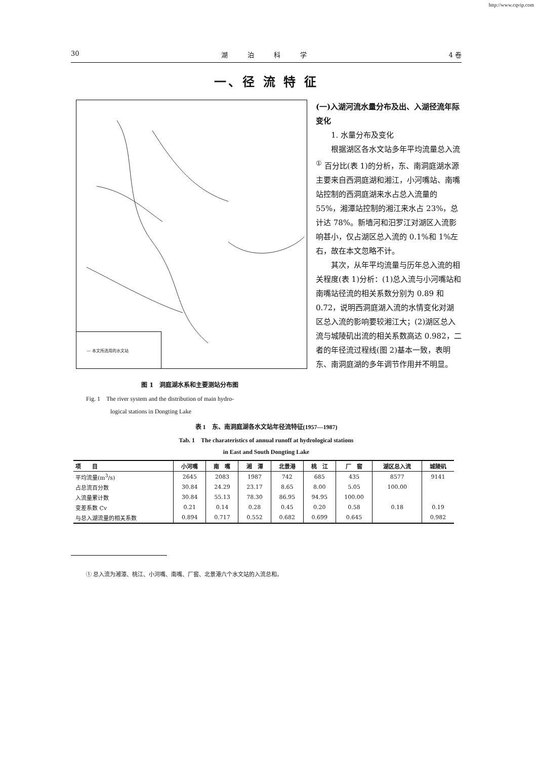http://www.cqvip.com
30 湖　　　泊　　　科　　　学 4 卷
一、径 流 特 征
— 本文所选用的水文站
图 1　洞庭湖水系和主要测站分布图
Fig. 1　The river system and the distribution of main hydro-
　　　　logical stations in Dongting Lake
(一)入湖河流水量分布及出、入湖径流年际变化
1. 水量分布及变化
根据湖区各水文站多年平均流量总入流<sup>①</sup> 百分比(表 1)的分析，东、南洞庭湖水源主要来自西洞庭湖和湘江，小河嘴站、南嘴站控制的西洞庭湖来水占总入流量的 55%，湘潭站控制的湘江来水占 23%，总计达 78%。新墙河和汨罗江对湖区入流影响甚小，仅占湖区总入流的 0.1%和 1%左右，故在本文忽略不计。
其次，从年平均流量与历年总入流的相关程度(表 1)分析：(1)总入流与小河嘴站和南嘴站径流的相关系数分别为 0.89 和 0.72，说明西洞庭湖入流的水情变化对湖区总入流的影响要较湘江大；(2)湖区总入流与城陵矶出流的相关系数高达 0.982，二者的年径流过程线(图 2)基本一致，表明东、南洞庭湖的多年调节作用并不明显。
表 1　东、南洞庭湖各水文站年径流特征(1957—1987)
Tab. 1　The charateristics of annual runoff at hydrological stations
in East and South Dongting Lake
| 项 目 | 小河嘴 | 南 嘴 | 湘 潭 | 北景港 | 桃 江 | 厂 窖 | 湖区总入流 | 城陵矶 |
| --- | --- | --- | --- | --- | --- | --- | --- | --- |
| 平均流量(m<sup>3</sup>/s) | 2645 | 2083 | 1987 | 742 | 685 | 435 | 8577 | 9141 |
| 占总流百分数 | 30.84 | 24.29 | 23.17 | 8.65 | 8.00 | 5.05 | 100.00 | |
| 入流量累计数 | 30.84 | 55.13 | 78.30 | 86.95 | 94.95 | 100.00 | | |
| 变差系数 Cv | 0.21 | 0.14 | 0.28 | 0.45 | 0.20 | 0.58 | 0.18 | 0.19 |
| 与总入湖流量的相关系数 | 0.894 | 0.717 | 0.552 | 0.682 | 0.699 | 0.645 | | 0.982 |
① 总入流为湘潭、桃江、小河嘴、南嘴、厂窖、北景港六个水文站的入流总和。